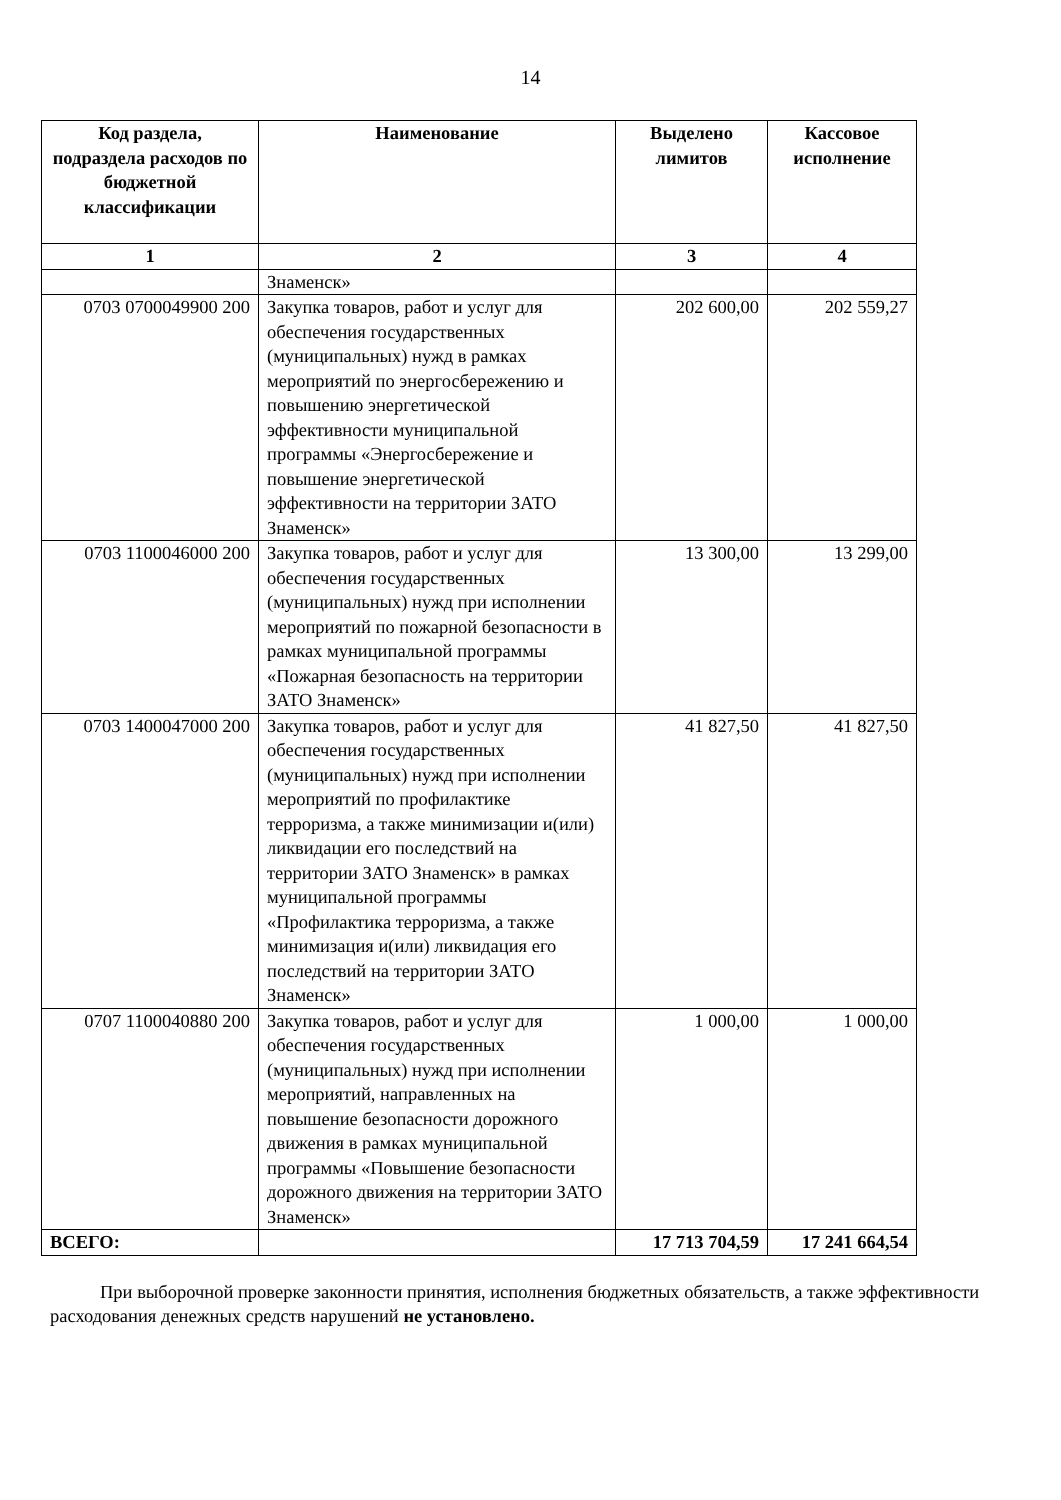14
| Код раздела, подраздела расходов по бюджетной классификации | Наименование | Выделено лимитов | Кассовое исполнение |
| --- | --- | --- | --- |
| 1 | 2 | 3 | 4 |
| | Знаменск» | | |
| 0703 0700049900 200 | Закупка товаров, работ и услуг для обеспечения государственных (муниципальных) нужд в рамках мероприятий по энергосбережению и повышению энергетической эффективности муниципальной программы «Энергосбережение и повышение энергетической эффективности на территории ЗАТО Знаменск» | 202 600,00 | 202 559,27 |
| 0703 1100046000 200 | Закупка товаров, работ и услуг для обеспечения государственных (муниципальных) нужд при исполнении мероприятий по пожарной безопасности в рамках муниципальной программы «Пожарная безопасность на территории ЗАТО Знаменск» | 13 300,00 | 13 299,00 |
| 0703 1400047000 200 | Закупка товаров, работ и услуг для обеспечения государственных (муниципальных) нужд при исполнении мероприятий по профилактике терроризма, а также минимизации и(или) ликвидации его последствий на территории ЗАТО Знаменск» в рамках муниципальной программы «Профилактика терроризма, а также минимизация и(или) ликвидация его последствий на территории ЗАТО Знаменск» | 41 827,50 | 41 827,50 |
| 0707 1100040880 200 | Закупка товаров, работ и услуг для обеспечения государственных (муниципальных) нужд при исполнении мероприятий, направленных на повышение безопасности дорожного движения в рамках муниципальной программы «Повышение безопасности дорожного движения на территории ЗАТО Знаменск» | 1 000,00 | 1 000,00 |
| ВСЕГО: | | 17 713 704,59 | 17 241 664,54 |
При выборочной проверке законности принятия, исполнения бюджетных обязательств, а также эффективности расходования денежных средств нарушений не установлено.